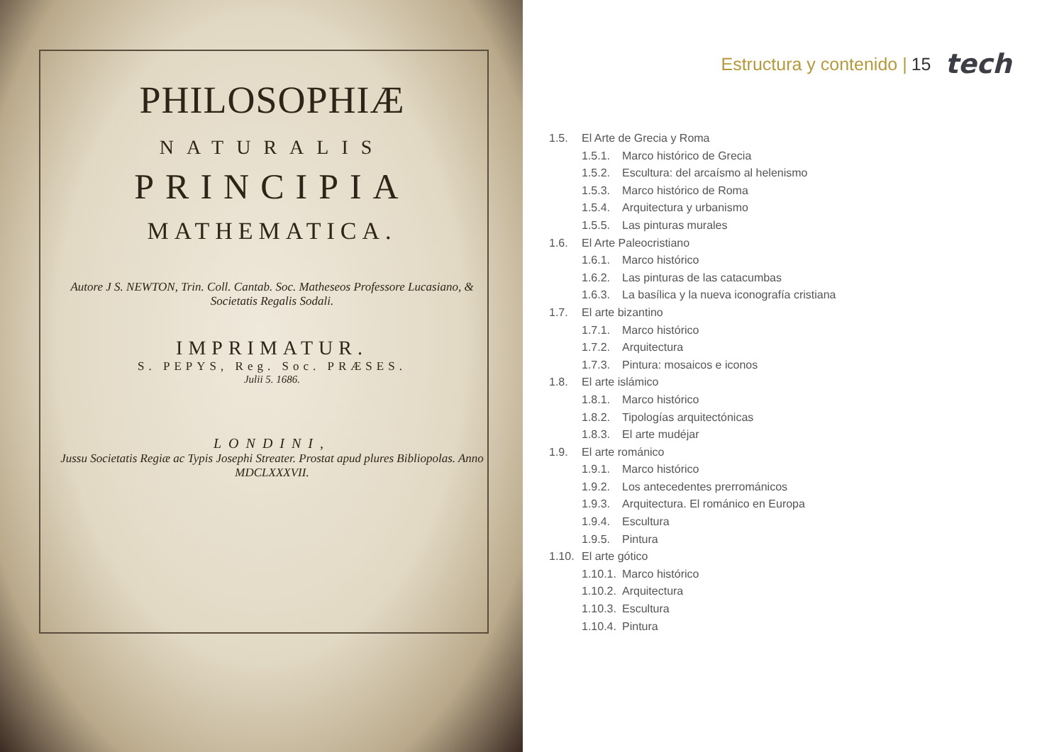PHILOSOPHIÆ
NATURALIS
PRINCIPIA
MATHEMATICA.
Autore J S. NEWTON, Trin. Coll. Cantab. Soc. Matheseos Professore Lucasiano, & Societatis Regalis Sodali.
IMPRIMATUR.
S. PEPYS, Reg. Soc. PRÆSES.
Julii 5. 1686.
LONDINI,
Jussu Societatis Regiæ ac Typis Josephi Streater. Prostat apud plures Bibliopolas. Anno MDCLXXXVII.
Estructura y contenido | 15 tech
1.5. El Arte de Grecia y Roma
1.5.1. Marco histórico de Grecia
1.5.2. Escultura: del arcaísmo al helenismo
1.5.3. Marco histórico de Roma
1.5.4. Arquitectura y urbanismo
1.5.5. Las pinturas murales
1.6. El Arte Paleocristiano
1.6.1. Marco histórico
1.6.2. Las pinturas de las catacumbas
1.6.3. La basílica y la nueva iconografía cristiana
1.7. El arte bizantino
1.7.1. Marco histórico
1.7.2. Arquitectura
1.7.3. Pintura: mosaicos e iconos
1.8. El arte islámico
1.8.1. Marco histórico
1.8.2. Tipologías arquitectónicas
1.8.3. El arte mudéjar
1.9. El arte románico
1.9.1. Marco histórico
1.9.2. Los antecedentes prerrománicos
1.9.3. Arquitectura. El románico en Europa
1.9.4. Escultura
1.9.5. Pintura
1.10. El arte gótico
1.10.1. Marco histórico
1.10.2. Arquitectura
1.10.3. Escultura
1.10.4. Pintura